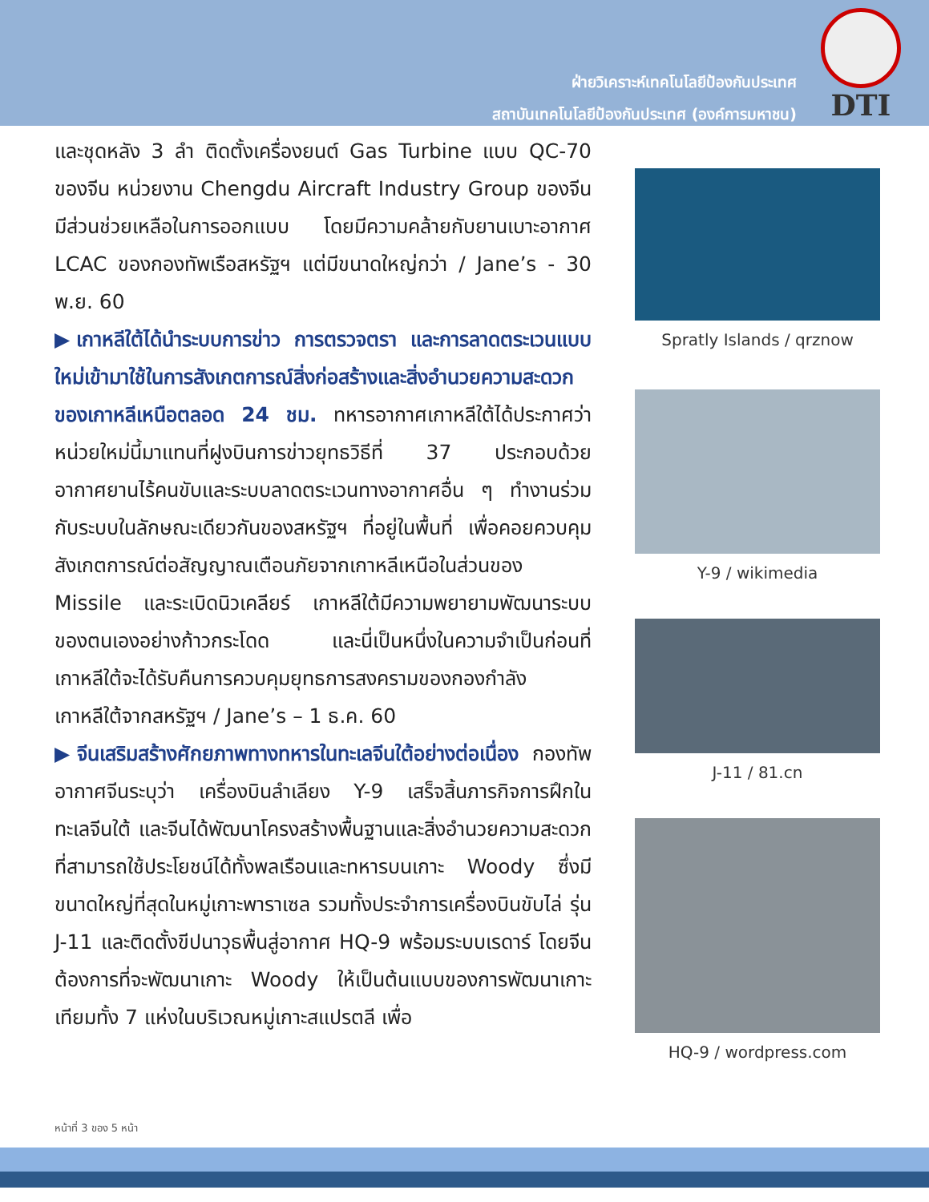ฝ่ายวิเคราะห์เทคโนโลยีป้องกันประเทศ
สถาบันเทคโนโลยีป้องกันประเทศ (องค์การมหาชน)
DTI
และชุดหลัง 3 ลำ ติดตั้งเครื่องยนต์ Gas Turbine แบบ QC-70 ของจีน หน่วยงาน Chengdu Aircraft Industry Group ของจีน มีส่วนช่วยเหลือในการออกแบบ โดยมีความคล้ายกับยานเบาะอากาศ LCAC ของกองทัพเรือสหรัฐฯ แต่มีขนาดใหญ่กว่า / Jane’s - 30 พ.ย. 60
▶เกาหลีใต้ได้นำระบบการข่าว การตรวจตรา และการลาดตระเวนแบบใหม่เข้ามาใช้ในการสังเกตการณ์สิ่งก่อสร้างและสิ่งอำนวยความสะดวกของเกาหลีเหนือตลอด 24 ชม. ทหารอากาศเกาหลีใต้ได้ประกาศว่า หน่วยใหม่นี้มาแทนที่ฝูงบินการข่าวยุทธวิธีที่ 37 ประกอบด้วยอากาศยานไร้คนขับและระบบลาดตระเวนทางอากาศอื่น ๆ ทำงานร่วมกับระบบในลักษณะเดียวกันของสหรัฐฯ ที่อยู่ในพื้นที่ เพื่อคอยควบคุมสังเกตการณ์ต่อสัญญาณเตือนภัยจากเกาหลีเหนือในส่วนของ Missile และระเบิดนิวเคลียร์ เกาหลีใต้มีความพยายามพัฒนาระบบของตนเองอย่างก้าวกระโดด และนี่เป็นหนึ่งในความจำเป็นก่อนที่เกาหลีใต้จะได้รับคืนการควบคุมยุทธการสงครามของกองกำลังเกาหลีใต้จากสหรัฐฯ / Jane’s – 1 ธ.ค. 60
▶จีนเสริมสร้างศักยภาพทางทหารในทะเลจีนใต้อย่างต่อเนื่อง กองทัพอากาศจีนระบุว่า เครื่องบินลำเลียง Y-9 เสร็จสิ้นภารกิจการฝึกในทะเลจีนใต้ และจีนได้พัฒนาโครงสร้างพื้นฐานและสิ่งอำนวยความสะดวกที่สามารถใช้ประโยชน์ได้ทั้งพลเรือนและทหารบนเกาะ Woody ซึ่งมีขนาดใหญ่ที่สุดในหมู่เกาะพาราเซล รวมทั้งประจำการเครื่องบินขับไล่ รุ่น J-11 และติดตั้งขีปนาวุธพื้นสู่อากาศ HQ-9 พร้อมระบบเรดาร์ โดยจีนต้องการที่จะพัฒนาเกาะ Woody ให้เป็นต้นแบบของการพัฒนาเกาะเทียมทั้ง 7 แห่งในบริเวณหมู่เกาะสแปรตลี เพื่อ
Spratly Islands / qrznow
Y-9 / wikimedia
J-11 / 81.cn
HQ-9 / wordpress.com
หน้าที่ 3 ของ 5 หน้า